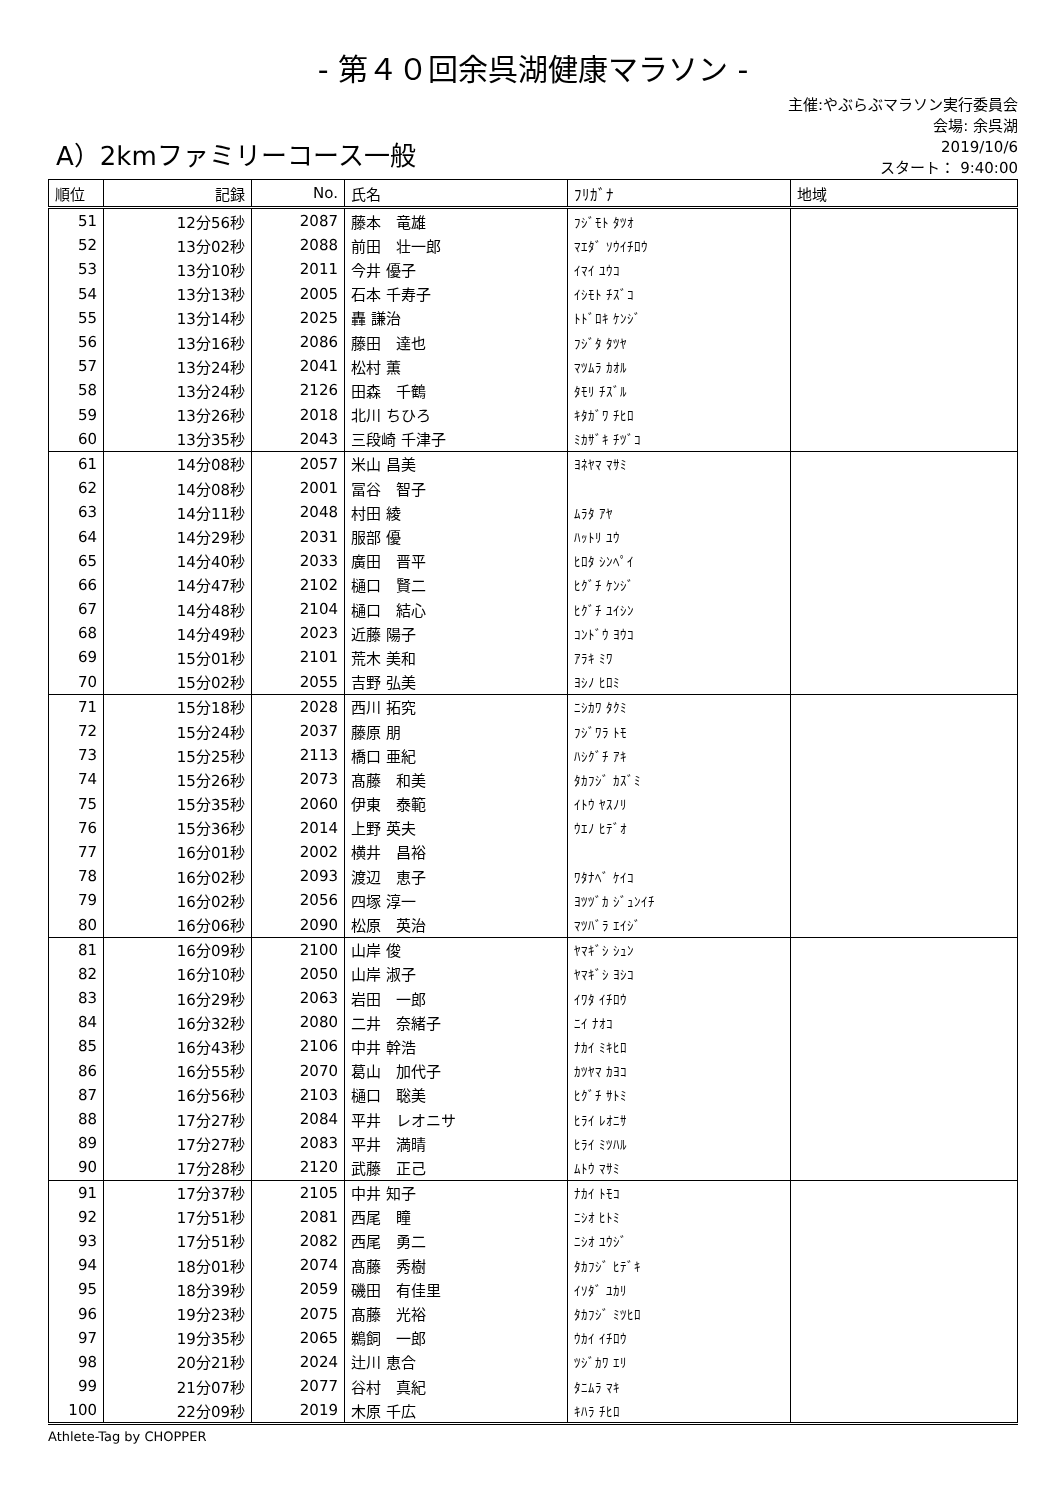- 第４０回余呉湖健康マラソン -
A）2kmファミリーコース一般
主催:やぶらぶマラソン実行委員会
会場: 余呉湖
2019/10/6
スタート： 9:40:00
| 順位 | 記録 | No. | 氏名 | ﾌﾘｶﾞﾅ | 地域 |
| --- | --- | --- | --- | --- | --- |
| 51 | 12分56秒 | 2087 | 藤本 竜雄 | ﾌｼﾞﾓﾄ ﾀﾂｵ | |
| 52 | 13分02秒 | 2088 | 前田 壮一郎 | ﾏｴﾀﾞ ｿｳｲﾁﾛｳ | |
| 53 | 13分10秒 | 2011 | 今井 優子 | ｲﾏｲ ﾕｳｺ | |
| 54 | 13分13秒 | 2005 | 石本 千寿子 | ｲｼﾓﾄ ﾁｽﾞｺ | |
| 55 | 13分14秒 | 2025 | 轟 謙治 | ﾄﾄﾞﾛｷ ｹﾝｼﾞ | |
| 56 | 13分16秒 | 2086 | 藤田 達也 | ﾌｼﾞﾀ ﾀﾂﾔ | |
| 57 | 13分24秒 | 2041 | 松村 薫 | ﾏﾂﾑﾗ ｶｵﾙ | |
| 58 | 13分24秒 | 2126 | 田森 千鶴 | ﾀﾓﾘ ﾁｽﾞﾙ | |
| 59 | 13分26秒 | 2018 | 北川 ちひろ | ｷﾀｶﾞﾜ ﾁﾋﾛ | |
| 60 | 13分35秒 | 2043 | 三段崎 千津子 | ﾐｶｻﾞｷ ﾁﾂﾞｺ | |
| 61 | 14分08秒 | 2057 | 米山 昌美 | ﾖﾈﾔﾏ ﾏｻﾐ | |
| 62 | 14分08秒 | 2001 | 冨谷 智子 | | |
| 63 | 14分11秒 | 2048 | 村田 綾 | ﾑﾗﾀ ｱﾔ | |
| 64 | 14分29秒 | 2031 | 服部 優 | ﾊｯﾄﾘ ﾕｳ | |
| 65 | 14分40秒 | 2033 | 廣田 晋平 | ﾋﾛﾀ ｼﾝﾍﾟｲ | |
| 66 | 14分47秒 | 2102 | 樋口 賢二 | ﾋｸﾞﾁ ｹﾝｼﾞ | |
| 67 | 14分48秒 | 2104 | 樋口 結心 | ﾋｸﾞﾁ ﾕｲｼﾝ | |
| 68 | 14分49秒 | 2023 | 近藤 陽子 | ｺﾝﾄﾞｳ ﾖｳｺ | |
| 69 | 15分01秒 | 2101 | 荒木 美和 | ｱﾗｷ ﾐﾜ | |
| 70 | 15分02秒 | 2055 | 吉野 弘美 | ﾖｼﾉ ﾋﾛﾐ | |
| 71 | 15分18秒 | 2028 | 西川 拓究 | ﾆｼｶﾜ ﾀｸﾐ | |
| 72 | 15分24秒 | 2037 | 藤原 朋 | ﾌｼﾞﾜﾗ ﾄﾓ | |
| 73 | 15分25秒 | 2113 | 橋口 亜紀 | ﾊｼｸﾞﾁ ｱｷ | |
| 74 | 15分26秒 | 2073 | 髙藤 和美 | ﾀｶﾌｼﾞ ｶｽﾞﾐ | |
| 75 | 15分35秒 | 2060 | 伊東 泰範 | ｲﾄｳ ﾔｽﾉﾘ | |
| 76 | 15分36秒 | 2014 | 上野 英夫 | ｳｴﾉ ﾋﾃﾞｵ | |
| 77 | 16分01秒 | 2002 | 横井 昌裕 | | |
| 78 | 16分02秒 | 2093 | 渡辺 恵子 | ﾜﾀﾅﾍﾞ ｹｲｺ | |
| 79 | 16分02秒 | 2056 | 四塚 淳一 | ﾖﾂﾂﾞｶ ｼﾞｭﾝｲﾁ | |
| 80 | 16分06秒 | 2090 | 松原 英治 | ﾏﾂﾊﾞﾗ ｴｲｼﾞ | |
| 81 | 16分09秒 | 2100 | 山岸 俊 | ﾔﾏｷﾞｼ ｼｭﾝ | |
| 82 | 16分10秒 | 2050 | 山岸 淑子 | ﾔﾏｷﾞｼ ﾖｼｺ | |
| 83 | 16分29秒 | 2063 | 岩田 一郎 | ｲﾜﾀ ｲﾁﾛｳ | |
| 84 | 16分32秒 | 2080 | 二井 奈緒子 | ﾆｲ ﾅｵｺ | |
| 85 | 16分43秒 | 2106 | 中井 幹浩 | ﾅｶｲ ﾐｷﾋﾛ | |
| 86 | 16分55秒 | 2070 | 葛山 加代子 | ｶﾂﾔﾏ ｶﾖｺ | |
| 87 | 16分56秒 | 2103 | 樋口 聡美 | ﾋｸﾞﾁ ｻﾄﾐ | |
| 88 | 17分27秒 | 2084 | 平井 レオニサ | ﾋﾗｲ ﾚｵﾆｻ | |
| 89 | 17分27秒 | 2083 | 平井 満晴 | ﾋﾗｲ ﾐﾂﾊﾙ | |
| 90 | 17分28秒 | 2120 | 武藤 正己 | ﾑﾄｳ ﾏｻﾐ | |
| 91 | 17分37秒 | 2105 | 中井 知子 | ﾅｶｲ ﾄﾓｺ | |
| 92 | 17分51秒 | 2081 | 西尾 瞳 | ﾆｼｵ ﾋﾄﾐ | |
| 93 | 17分51秒 | 2082 | 西尾 勇二 | ﾆｼｵ ﾕｳｼﾞ | |
| 94 | 18分01秒 | 2074 | 髙藤 秀樹 | ﾀｶﾌｼﾞ ﾋﾃﾞｷ | |
| 95 | 18分39秒 | 2059 | 磯田 有佳里 | ｲｿﾀﾞ ﾕｶﾘ | |
| 96 | 19分23秒 | 2075 | 髙藤 光裕 | ﾀｶﾌｼﾞ ﾐﾂﾋﾛ | |
| 97 | 19分35秒 | 2065 | 鵜飼 一郎 | ｳｶｲ ｲﾁﾛｳ | |
| 98 | 20分21秒 | 2024 | 辻川 恵合 | ﾂｼﾞｶﾜ ｴﾘ | |
| 99 | 21分07秒 | 2077 | 谷村 真紀 | ﾀﾆﾑﾗ ﾏｷ | |
| 100 | 22分09秒 | 2019 | 木原 千広 | ｷﾊﾗ ﾁﾋﾛ | |
Athlete-Tag by CHOPPER